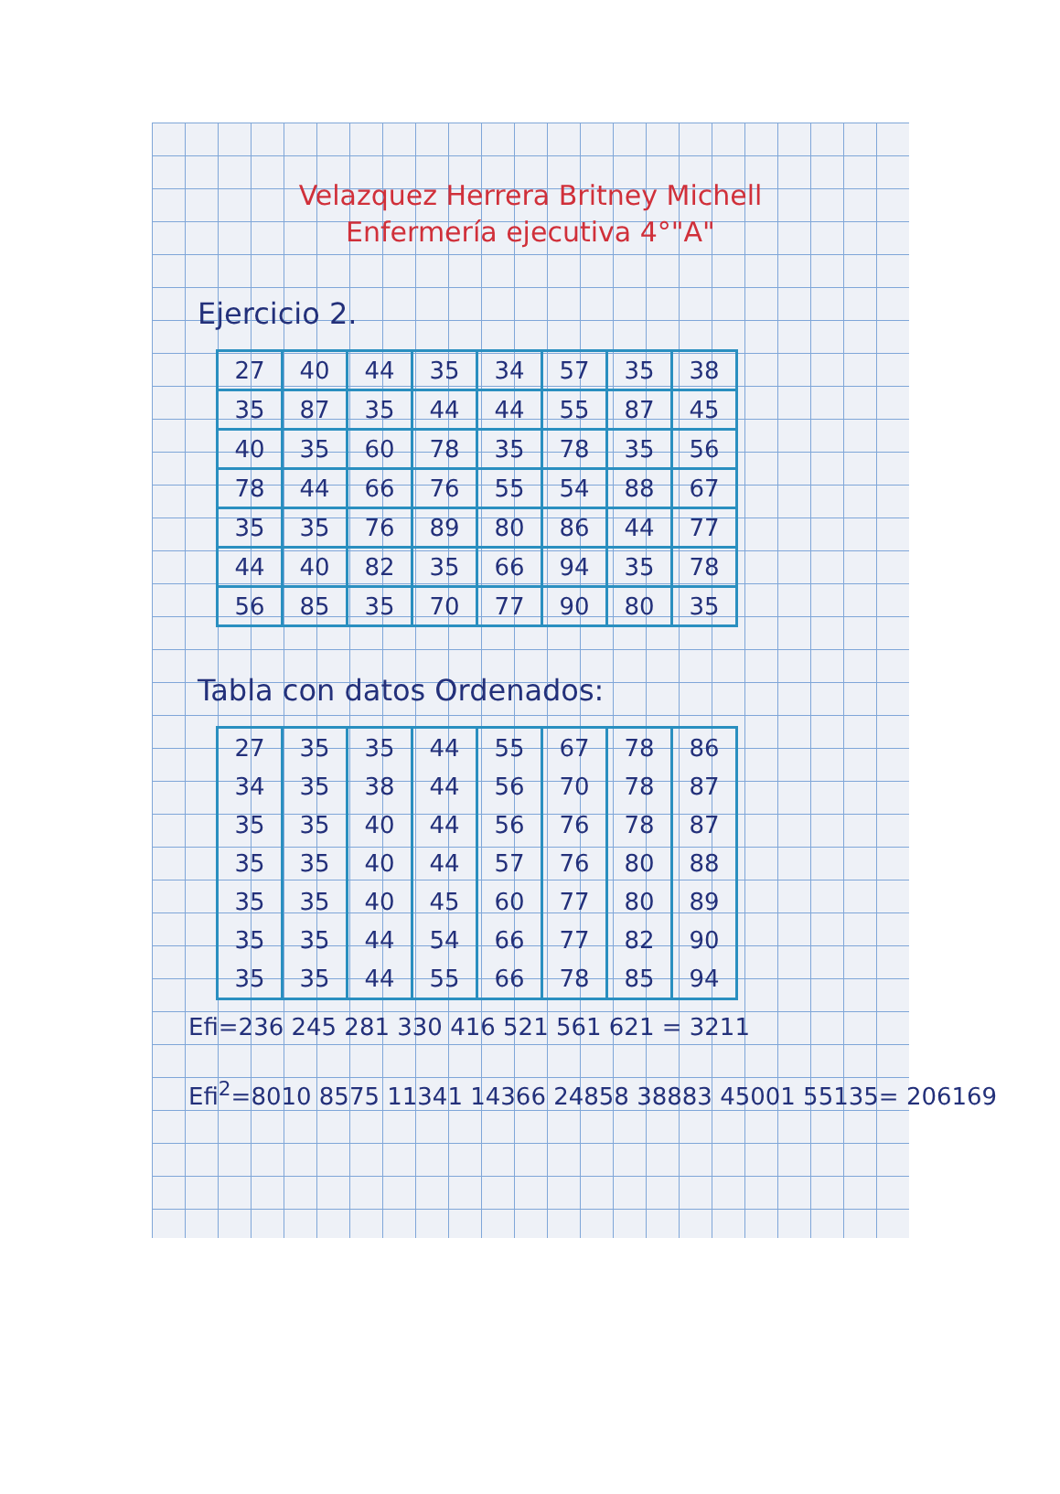Velazquez Herrera Britney Michell
Enfermería ejecutiva 4°"A"
Ejercicio 2.
| 27 | 40 | 44 | 35 | 34 | 57 | 35 | 38 |
| 35 | 87 | 35 | 44 | 44 | 55 | 87 | 45 |
| 40 | 35 | 60 | 78 | 35 | 78 | 35 | 56 |
| 78 | 44 | 66 | 76 | 55 | 54 | 88 | 67 |
| 35 | 35 | 76 | 89 | 80 | 86 | 44 | 77 |
| 44 | 40 | 82 | 35 | 66 | 94 | 35 | 78 |
| 56 | 85 | 35 | 70 | 77 | 90 | 80 | 35 |
Tabla con datos Ordenados:
| 27 | 35 | 35 | 44 | 55 | 67 | 78 | 86 |
| 34 | 35 | 38 | 44 | 56 | 70 | 78 | 87 |
| 35 | 35 | 40 | 44 | 56 | 76 | 78 | 87 |
| 35 | 35 | 40 | 44 | 57 | 76 | 80 | 88 |
| 35 | 35 | 40 | 45 | 60 | 77 | 80 | 89 |
| 35 | 35 | 44 | 54 | 66 | 77 | 82 | 90 |
| 35 | 35 | 44 | 55 | 66 | 78 | 85 | 94 |
Efi=236 245 281 330 416 521 561 621 = 3211
Efi<sup>2</sup>=8010 8575 11341 14366 24858 38883 45001 55135= 206169